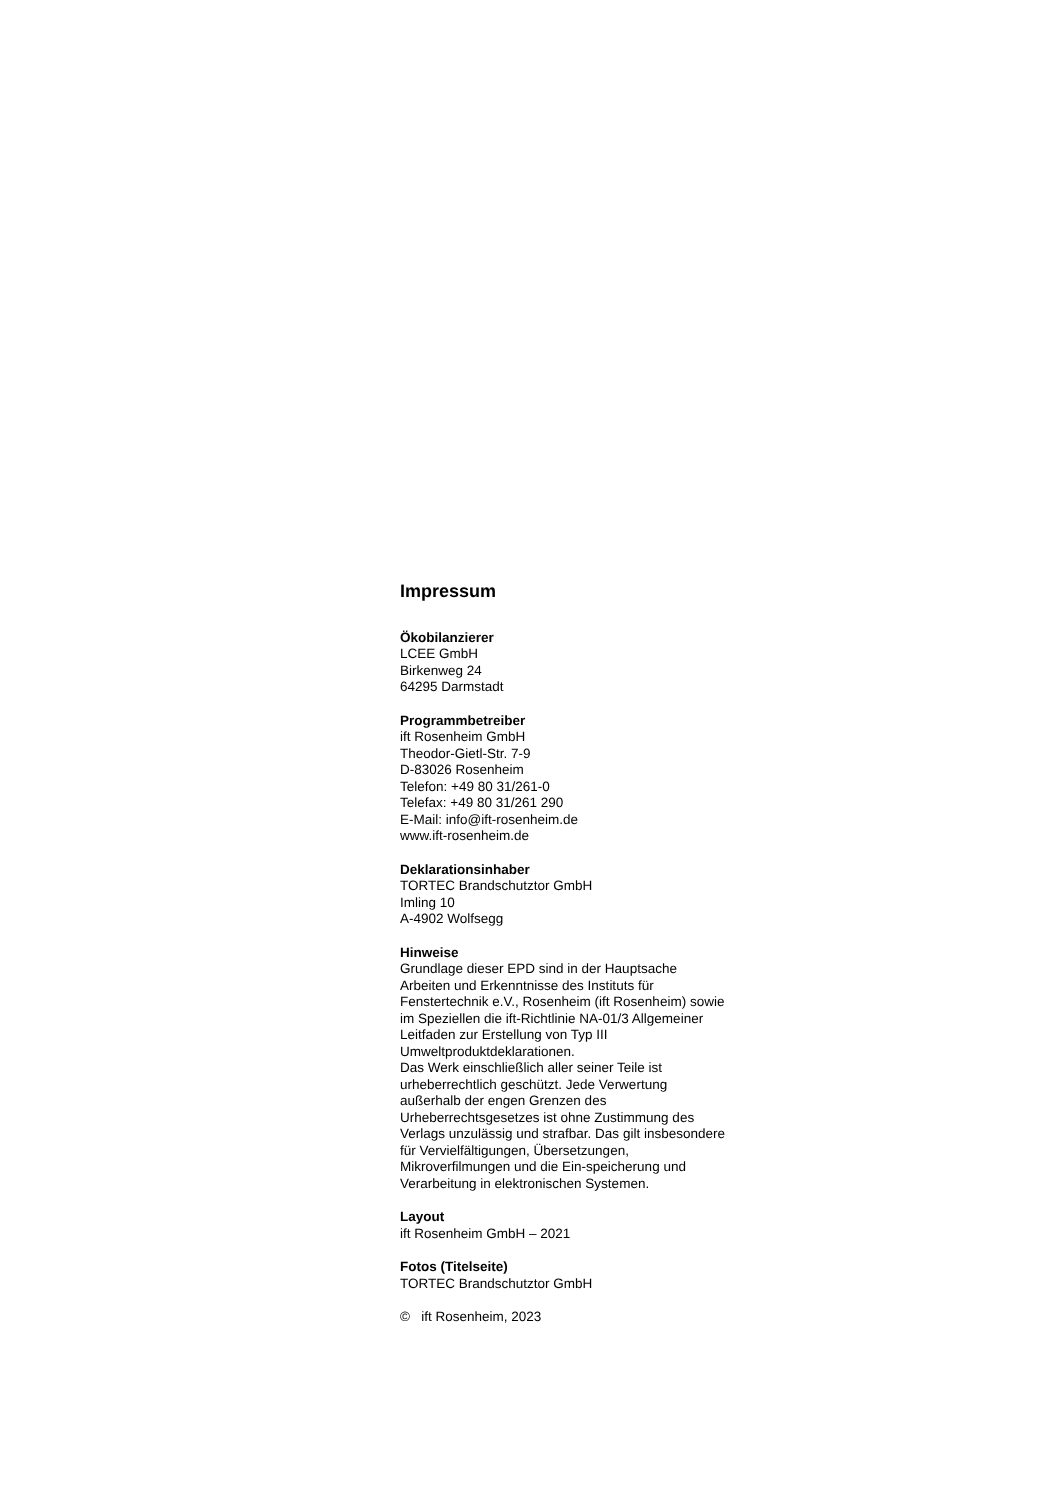Impressum
Ökobilanzierer
LCEE GmbH
Birkenweg 24
64295 Darmstadt
Programmbetreiber
ift Rosenheim GmbH
Theodor-Gietl-Str. 7-9
D-83026 Rosenheim
Telefon: +49 80 31/261-0
Telefax: +49 80 31/261 290
E-Mail: info@ift-rosenheim.de
www.ift-rosenheim.de
Deklarationsinhaber
TORTEC Brandschutztor GmbH
Imling 10
A-4902 Wolfsegg
Hinweise
Grundlage dieser EPD sind in der Hauptsache Arbeiten und Erkenntnisse des Instituts für Fenstertechnik e.V., Rosenheim (ift Rosenheim) sowie im Speziellen die ift-Richtlinie NA-01/3 Allgemeiner Leitfaden zur Erstellung von Typ III Umweltproduktdeklarationen.
Das Werk einschließlich aller seiner Teile ist urheberrechtlich geschützt. Jede Verwertung außerhalb der engen Grenzen des Urheberrechtsgesetzes ist ohne Zustimmung des Verlags unzulässig und strafbar. Das gilt insbesondere für Vervielfältigungen, Übersetzungen, Mikroverfilmungen und die Ein-speicherung und Verarbeitung in elektronischen Systemen.
Layout
ift Rosenheim GmbH – 2021
Fotos (Titelseite)
TORTEC Brandschutztor GmbH
© ift Rosenheim, 2023